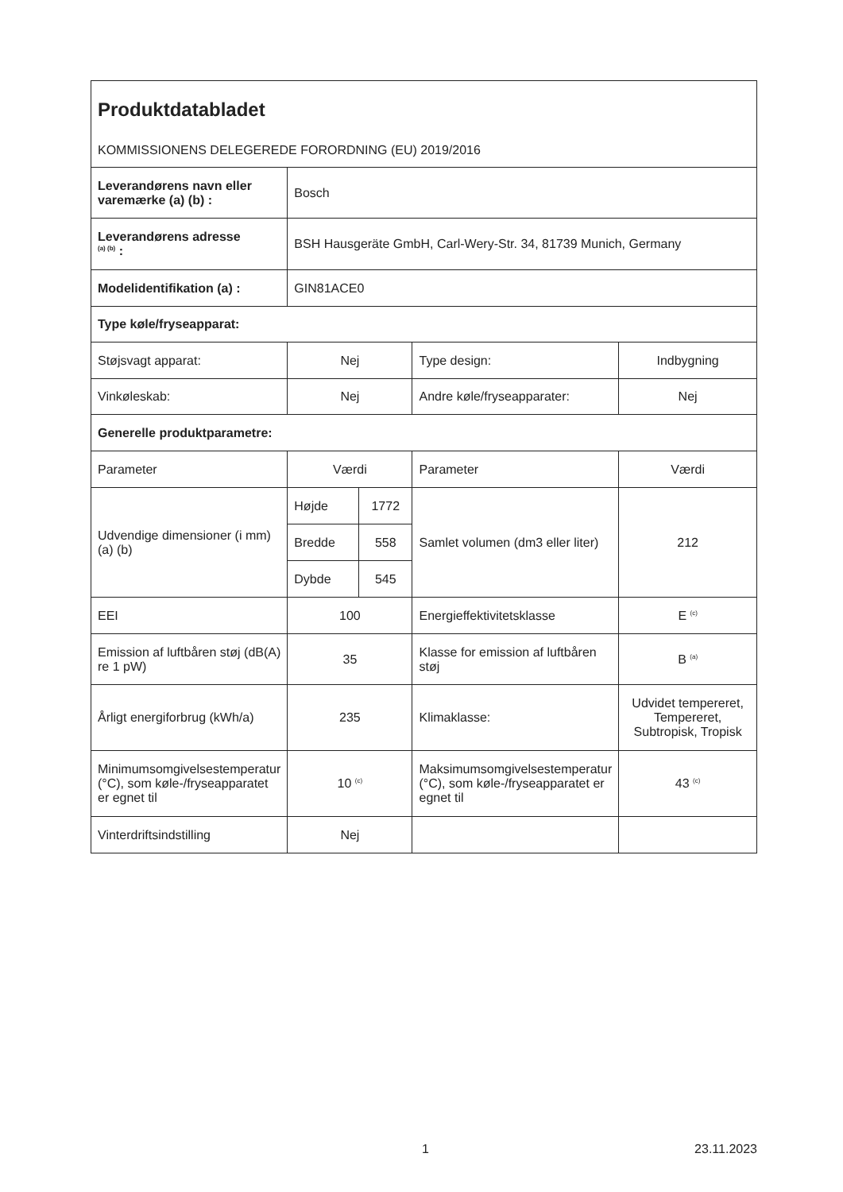Produktdatabladet
KOMMISSIONENS DELEGEREDE FORORDNING (EU) 2019/2016
| Leverandørens navn eller varemærke (a) (b) : | Bosch | | | |
| Leverandørens adresse <sup>(a) (b)</sup> : | BSH Hausgeräte GmbH, Carl-Wery-Str. 34, 81739 Munich, Germany | | | |
| Modelidentifikation (a) : | GIN81ACE0 | | | |
| Type køle/fryseapparat: | | | | |
| Støjsvagt apparat: | Nej | | Type design: | Indbygning |
| Vinkøleskab: | Nej | | Andre køle/fryseapparater: | Nej |
| Generelle produktparametre: | | | | |
| Parameter | Værdi | | Parameter | Værdi |
| Udvendige dimensioner (i mm) (a) (b) | Højde | 1772 | Samlet volumen (dm3 eller liter) | 212 |
| | Bredde | 558 | | |
| | Dybde | 545 | | |
| EEI | 100 | | Energieffektivitetsklasse | E <sup>(c)</sup> |
| Emission af luftbåren støj (dB(A) re 1 pW) | 35 | | Klasse for emission af luftbåren støj | B <sup>(a)</sup> |
| Årligt energiforbrug (kWh/a) | 235 | | Klimaklasse: | Udvidet tempereret, Tempereret, Subtropisk, Tropisk |
| Minimumsomgivelsestemperatur (°C), som køle-/fryseapparatet er egnet til | 10 <sup>(c)</sup> | | Maksimumsomgivelsestemperatur (°C), som køle-/fryseapparatet er egnet til | 43 <sup>(c)</sup> |
| Vinterdriftsindstilling | Nej | | | |
1 23.11.2023